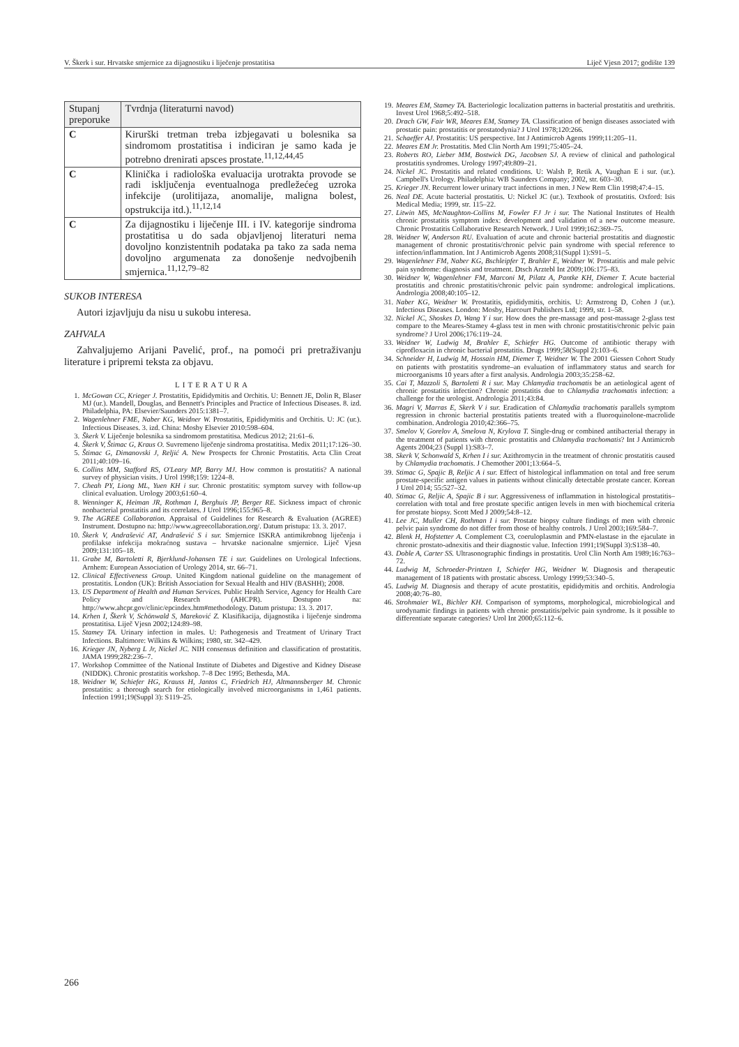V. Škerk i sur. Hrvatske smjernice za dijagnostiku i liječenje prostatitisa Liječ Vjesn 2017; godište 139
| Stupanj preporuke | Tvrdnja (literaturni navod) |
| --- | --- |
| C | Kirurški tretman treba izbjegavati u bolesnika sa sindromom prostatitisa i indiciran je samo kada je potrebno drenirati apsces prostate.<sup>11,12,44,45</sup> |
| C | Klinička i radiološka evaluacija urotrakta provode se radi isključenja eventualnoga predležećeg uzroka infekcije (urolitijaza, anomalije, maligna bolest, opstrukcija itd.).<sup>11,12,14</sup> |
| C | Za dijagnostiku i liječenje III. i IV. kategorije sindroma prostatitisa u do sada objavljenoj literaturi nema dovoljno konzistentnih podataka pa tako za sada nema dovoljno argumenata za donošenje nedvojbenih smjernica.<sup>11,12,79–82</sup> |
SUKOB INTERESA
Autori izjavljuju da nisu u sukobu interesa.
ZAHVALA
Zahvaljujemo Arijani Pavelić, prof., na pomoći pri pretraživanju literature i pripremi teksta za objavu.
LITERATURA
1. McGowan CC, Krieger J. Prostatitis, Epididymitis and Orchitis. U: Bennett JE, Dolin R, Blaser MJ (ur.). Mandell, Douglas, and Bennett's Principles and Practice of Infectious Diseases. 8. izd. Philadelphia, PA: Elsevier/Saunders 2015:1381–7.
2. Wagenlehner FME, Naber KG, Weidner W. Prostatitis, Epididymitis and Orchitis. U: JC (ur.). Infectious Diseases. 3. izd. China: Mosby Elsevier 2010:598–604.
3. Škerk V. Liječenje bolesnika sa sindromom prostatitisa. Medicus 2012; 21:61–6.
4. Škerk V, Štimac G, Kraus O. Suvremeno liječenje sindroma prostatitisa. Medix 2011;17:126–30.
5. Štimac G, Dimanovski J, Reljić A. New Prospects for Chronic Prostatitis. Acta Clin Croat 2011;40:109–16.
6. Collins MM, Stafford RS, O'Leary MP, Barry MJ. How common is prostatitis? A national survey of physician visits. J Urol 1998;159: 1224–8.
7. Cheah PY, Liong ML, Yuen KH i sur. Chronic prostatitis: symptom survey with follow-up clinical evaluation. Urology 2003;61:60–4.
8. Wenninger K, Heiman JR, Rothman I, Berghuis JP, Berger RE. Sickness impact of chronic nonbacterial prostatitis and its correlates. J Urol 1996;155:965–8.
9. The AGREE Collaboration. Appraisal of Guidelines for Research & Evaluation (AGREE) Instrument. Dostupno na: http://www.agreecollaboration.org/. Datum pristupa: 13. 3. 2017.
10. Škerk V, Andrašević AT, Andrašević S i sur. Smjernice ISKRA antimikrobnog liječenja i profilakse infekcija mokraćnog sustava – hrvatske nacionalne smjernice. Liječ Vjesn 2009;131:105–18.
11. Grabe M, Bartoletti R, Bjerklund-Johansen TE i sur. Guidelines on Urological Infections. Arnhem: European Association of Urology 2014, str. 66–71.
12. Clinical Effectiveness Group. United Kingdom national guideline on the management of prostatitis. London (UK): British Association for Sexual Health and HIV (BASHH); 2008.
13. US Department of Health and Human Services. Public Health Service, Agency for Health Care Policy and Research (AHCPR). Dostupno na: http://www.ahcpr.gov/clinic/epcindex.htm#methodology. Datum pristupa: 13. 3. 2017.
14. Krhen I, Škerk V, Schönwald S, Mareković Z. Klasifikacija, dijagnostika i liječenje sindroma prostatitisa. Liječ Vjesn 2002;124:89–98.
15. Stamey TA. Urinary infection in males. U: Pathogenesis and Treatment of Urinary Tract Infections. Baltimore: Wilkins & Wilkins; 1980, str. 342–429.
16. Krieger JN, Nyberg L Jr, Nickel JC. NIH consensus definition and classification of prostatitis. JAMA 1999;282:236–7.
17. Workshop Committee of the National Institute of Diabetes and Digestive and Kidney Disease (NIDDK). Chronic prostatitis workshop. 7–8 Dec 1995; Bethesda, MA.
18. Weidner W, Schiefer HG, Krauss H, Jantos C, Friedrich HJ, Altmannsberger M. Chronic prostatitis: a thorough search for etiologically involved microorganisms in 1,461 patients. Infection 1991;19(Suppl 3): S119–25.
19. Meares EM, Stamey TA. Bacteriologic localization patterns in bacterial prostatitis and urethritis. Invest Urol 1968;5:492–518.
20. Drach GW, Fair WR, Meares EM, Stamey TA. Classification of benign diseases associated with prostatic pain: prostatitis or prostatodynia? J Urol 1978;120:266.
21. Schaeffer AJ. Prostatitis: US perspective. Int J Antimicrob Agents 1999;11:205–11.
22. Meares EM Jr. Prostatitis. Med Clin North Am 1991;75:405–24.
23. Roberts RO, Lieber MM, Bostwick DG, Jacobsen SJ. A review of clinical and pathological prostatitis syndromes. Urology 1997;49:809–21.
24. Nickel JC. Prostatitis and related conditions. U: Walsh P, Retik A, Vaughan E i sur. (ur.). Campbell's Urology. Philadelphia: WB Saunders Company; 2002, str. 603–30.
25. Krieger JN. Recurrent lower urinary tract infections in men. J New Rem Clin 1998;47:4–15.
26. Neal DE. Acute bacterial prostatitis. U: Nickel JC (ur.). Textbook of prostatitis. Oxford: Isis Medical Media; 1999, str. 115–22.
27. Litwin MS, McNaughton-Collins M, Fowler FJ Jr i sur. The National Institutes of Health chronic prostatitis symptom index: development and validation of a new outcome measure. Chronic Prostatitis Collaborative Research Network. J Urol 1999;162:369–75.
28. Weidner W, Anderson RU. Evaluation of acute and chronic bacterial prostatitis and diagnostic management of chronic prostatitis/chronic pelvic pain syndrome with special reference to infection/inflammation. Int J Antimicrob Agents 2008;31(Suppl 1):S91–5.
29. Wagenlehner FM, Naber KG, Bschleipfer T, Brahler E, Weidner W. Prostatitis and male pelvic pain syndrome: diagnosis and treatment. Dtsch Arztebl Int 2009;106:175–83.
30. Weidner W, Wagenlehner FM, Marconi M, Pilatz A, Pantke KH, Diemer T. Acute bacterial prostatitis and chronic prostatitis/chronic pelvic pain syndrome: andrological implications. Andrologia 2008;40:105–12.
31. Naber KG, Weidner W. Prostatitis, epididymitis, orchitis. U: Armstrong D, Cohen J (ur.). Infectious Diseases. London: Mosby, Harcourt Publishers Ltd; 1999, str. 1–58.
32. Nickel JC, Shoskes D, Wang Y i sur. How does the pre-massage and post-massage 2-glass test compare to the Meares-Stamey 4-glass test in men with chronic prostatitis/chronic pelvic pain syndrome? J Urol 2006;176:119–24.
33. Weidner W, Ludwig M, Brahler E, Schiefer HG. Outcome of antibiotic therapy with ciprofloxacin in chronic bacterial prostatitis. Drugs 1999;58(Suppl 2):103–6.
34. Schneider H, Ludwig M, Hossain HM, Diemer T, Weidner W. The 2001 Giessen Cohort Study on patients with prostatitis syndrome–an evaluation of inflammatory status and search for microorganisms 10 years after a first analysis. Andrologia 2003;35:258–62.
35. Cai T, Mazzoli S, Bartoletti R i sur. May Chlamydia trachomatis be an aetiological agent of chronic prostatitis infection? Chronic prostatitis due to Chlamydia trachomatis infection: a challenge for the urologist. Andrologia 2011;43:84.
36. Magri V, Marras E, Skerk V i sur. Eradication of Chlamydia trachomatis parallels symptom regression in chronic bacterial prostatitis patients treated with a fluoroquinolone-macrolide combination. Andrologia 2010;42:366–75.
37. Smelov V, Gorelov A, Smelova N, Krylova T. Single-drug or combined antibacterial therapy in the treatment of patients with chronic prostatitis and Chlamydia trachomatis? Int J Antimicrob Agents 2004;23 (Suppl 1):S83–7.
38. Skerk V, Schonwald S, Krhen I i sur. Azithromycin in the treatment of chronic prostatitis caused by Chlamydia trachomatis. J Chemother 2001;13:664–5.
39. Stimac G, Spajic B, Reljic A i sur. Effect of histological inflammation on total and free serum prostate-specific antigen values in patients without clinically detectable prostate cancer. Korean J Urol 2014; 55:527–32.
40. Stimac G, Reljic A, Spajic B i sur. Aggressiveness of inflammation in histological prostatitis–correlation with total and free prostate specific antigen levels in men with biochemical criteria for prostate biopsy. Scott Med J 2009;54:8–12.
41. Lee JC, Muller CH, Rothman I i sur. Prostate biopsy culture findings of men with chronic pelvic pain syndrome do not differ from those of healthy controls. J Urol 2003;169:584–7.
42. Blenk H, Hofstetter A. Complement C3, coeruloplasmin and PMN-elastase in the ejaculate in chronic prostato-adnexitis and their diagnostic value. Infection 1991;19(Suppl 3):S138–40.
43. Doble A, Carter SS. Ultrasonographic findings in prostatitis. Urol Clin North Am 1989;16:763–72.
44. Ludwig M, Schroeder-Printzen I, Schiefer HG, Weidner W. Diagnosis and therapeutic management of 18 patients with prostatic abscess. Urology 1999;53:340–5.
45. Ludwig M. Diagnosis and therapy of acute prostatitis, epididymitis and orchitis. Andrologia 2008;40:76–80.
46. Strohmaier WL, Bichler KH. Comparison of symptoms, morphological, microbiological and urodynamic findings in patients with chronic prostatitis/pelvic pain syndrome. Is it possible to differentiate separate categories? Urol Int 2000;65:112–6.
266